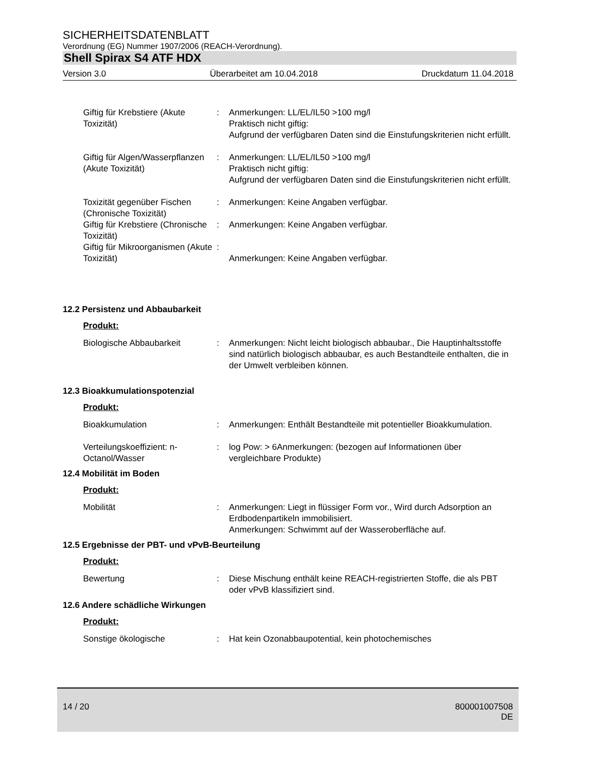SICHERHEITSDATENBLATT
Verordnung (EG) Nummer 1907/2006 (REACH-Verordnung).
Shell Spirax S4 ATF HDX
Version 3.0 Überarbeitet am 10.04.2018 Druckdatum 11.04.2018
Giftig für Krebstiere (Akute Toxizität)
: Anmerkungen: LL/EL/IL50 >100 mg/l
Praktisch nicht giftig:
Aufgrund der verfügbaren Daten sind die Einstufungskriterien nicht erfüllt.
Giftig für Algen/Wasserpflanzen (Akute Toxizität)
: Anmerkungen: LL/EL/IL50 >100 mg/l
Praktisch nicht giftig:
Aufgrund der verfügbaren Daten sind die Einstufungskriterien nicht erfüllt.
Toxizität gegenüber Fischen (Chronische Toxizität)
: Anmerkungen: Keine Angaben verfügbar.
Giftig für Krebstiere (Chronische Toxizität)
: Anmerkungen: Keine Angaben verfügbar.
Giftig für Mikroorganismen (Akute Toxizität)
:
Anmerkungen: Keine Angaben verfügbar.
12.2 Persistenz und Abbaubarkeit
Produkt:
Biologische Abbaubarkeit : Anmerkungen: Nicht leicht biologisch abbaubar., Die Hauptinhaltsstoffe sind natürlich biologisch abbaubar, es auch Bestandteile enthalten, die in der Umwelt verbleiben können.
12.3 Bioakkumulationspotenzial
Produkt:
Bioakkumulation : Anmerkungen: Enthält Bestandteile mit potentieller Bioakkumulation.
Verteilungskoeffizient: n-Octanol/Wasser
: log Pow: > 6Anmerkungen: (bezogen auf Informationen über vergleichbare Produkte)
12.4 Mobilität im Boden
Produkt:
Mobilität : Anmerkungen: Liegt in flüssiger Form vor., Wird durch Adsorption an Erdbodenpartikeln immobilisiert.
Anmerkungen: Schwimmt auf der Wasseroberfläche auf.
12.5 Ergebnisse der PBT- und vPvB-Beurteilung
Produkt:
Bewertung : Diese Mischung enthält keine REACH-registrierten Stoffe, die als PBT oder vPvB klassifiziert sind.
12.6 Andere schädliche Wirkungen
Produkt:
Sonstige ökologische : Hat kein Ozonabbaupotential, kein photochemisches
14 / 20 800001007508
DE